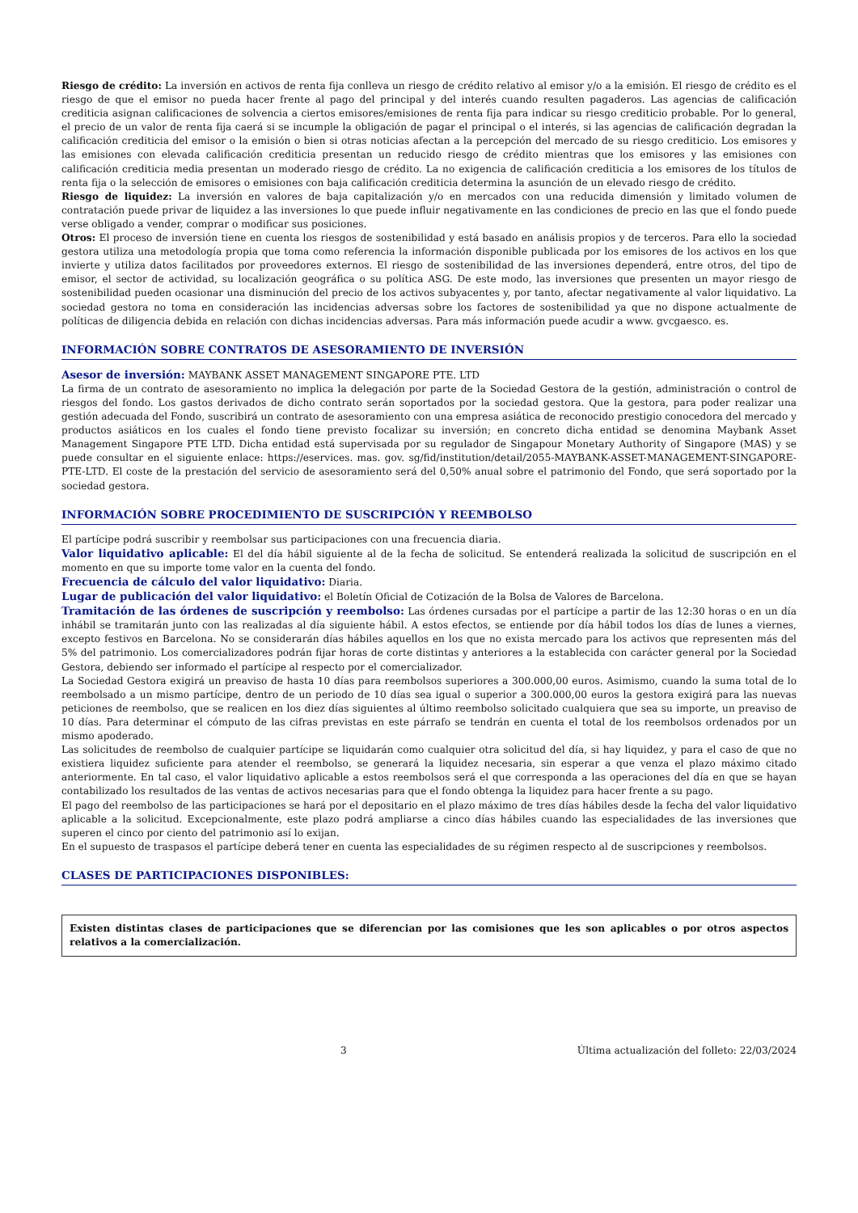Riesgo de crédito: La inversión en activos de renta fija conlleva un riesgo de crédito relativo al emisor y/o a la emisión. El riesgo de crédito es el riesgo de que el emisor no pueda hacer frente al pago del principal y del interés cuando resulten pagaderos. Las agencias de calificación crediticia asignan calificaciones de solvencia a ciertos emisores/emisiones de renta fija para indicar su riesgo crediticio probable. Por lo general, el precio de un valor de renta fija caerá si se incumple la obligación de pagar el principal o el interés, si las agencias de calificación degradan la calificación crediticia del emisor o la emisión o bien si otras noticias afectan a la percepción del mercado de su riesgo crediticio. Los emisores y las emisiones con elevada calificación crediticia presentan un reducido riesgo de crédito mientras que los emisores y las emisiones con calificación crediticia media presentan un moderado riesgo de crédito. La no exigencia de calificación crediticia a los emisores de los títulos de renta fija o la selección de emisores o emisiones con baja calificación crediticia determina la asunción de un elevado riesgo de crédito.
Riesgo de liquidez: La inversión en valores de baja capitalización y/o en mercados con una reducida dimensión y limitado volumen de contratación puede privar de liquidez a las inversiones lo que puede influir negativamente en las condiciones de precio en las que el fondo puede verse obligado a vender, comprar o modificar sus posiciones.
Otros: El proceso de inversión tiene en cuenta los riesgos de sostenibilidad y está basado en análisis propios y de terceros. Para ello la sociedad gestora utiliza una metodología propia que toma como referencia la información disponible publicada por los emisores de los activos en los que invierte y utiliza datos facilitados por proveedores externos. El riesgo de sostenibilidad de las inversiones dependerá, entre otros, del tipo de emisor, el sector de actividad, su localización geográfica o su política ASG. De este modo, las inversiones que presenten un mayor riesgo de sostenibilidad pueden ocasionar una disminución del precio de los activos subyacentes y, por tanto, afectar negativamente al valor liquidativo. La sociedad gestora no toma en consideración las incidencias adversas sobre los factores de sostenibilidad ya que no dispone actualmente de políticas de diligencia debida en relación con dichas incidencias adversas. Para más información puede acudir a www. gvcgaesco. es.
INFORMACIÓN SOBRE CONTRATOS DE ASESORAMIENTO DE INVERSIÓN
Asesor de inversión: MAYBANK ASSET MANAGEMENT SINGAPORE PTE. LTD
La firma de un contrato de asesoramiento no implica la delegación por parte de la Sociedad Gestora de la gestión, administración o control de riesgos del fondo. Los gastos derivados de dicho contrato serán soportados por la sociedad gestora. Que la gestora, para poder realizar una gestión adecuada del Fondo, suscribirá un contrato de asesoramiento con una empresa asiática de reconocido prestigio conocedora del mercado y productos asiáticos en los cuales el fondo tiene previsto focalizar su inversión; en concreto dicha entidad se denomina Maybank Asset Management Singapore PTE LTD. Dicha entidad está supervisada por su regulador de Singapour Monetary Authority of Singapore (MAS) y se puede consultar en el siguiente enlace: https://eservices. mas. gov. sg/fid/institution/detail/2055-MAYBANK-ASSET-MANAGEMENT-SINGAPORE-PTE-LTD. El coste de la prestación del servicio de asesoramiento será del 0,50% anual sobre el patrimonio del Fondo, que será soportado por la sociedad gestora.
INFORMACIÓN SOBRE PROCEDIMIENTO DE SUSCRIPCIÓN Y REEMBOLSO
El partícipe podrá suscribir y reembolsar sus participaciones con una frecuencia diaria.
Valor liquidativo aplicable: El del día hábil siguiente al de la fecha de solicitud. Se entenderá realizada la solicitud de suscripción en el momento en que su importe tome valor en la cuenta del fondo.
Frecuencia de cálculo del valor liquidativo: Diaria.
Lugar de publicación del valor liquidativo: el Boletín Oficial de Cotización de la Bolsa de Valores de Barcelona.
Tramitación de las órdenes de suscripción y reembolso: Las órdenes cursadas por el partícipe a partir de las 12:30 horas o en un día inhábil se tramitarán junto con las realizadas al día siguiente hábil. A estos efectos, se entiende por día hábil todos los días de lunes a viernes, excepto festivos en Barcelona. No se considerarán días hábiles aquellos en los que no exista mercado para los activos que representen más del 5% del patrimonio. Los comercializadores podrán fijar horas de corte distintas y anteriores a la establecida con carácter general por la Sociedad Gestora, debiendo ser informado el partícipe al respecto por el comercializador.
La Sociedad Gestora exigirá un preaviso de hasta 10 días para reembolsos superiores a 300.000,00 euros. Asimismo, cuando la suma total de lo reembolsado a un mismo partícipe, dentro de un periodo de 10 días sea igual o superior a 300.000,00 euros la gestora exigirá para las nuevas peticiones de reembolso, que se realicen en los diez días siguientes al último reembolso solicitado cualquiera que sea su importe, un preaviso de 10 días. Para determinar el cómputo de las cifras previstas en este párrafo se tendrán en cuenta el total de los reembolsos ordenados por un mismo apoderado.
Las solicitudes de reembolso de cualquier partícipe se liquidarán como cualquier otra solicitud del día, si hay liquidez, y para el caso de que no existiera liquidez suficiente para atender el reembolso, se generará la liquidez necesaria, sin esperar a que venza el plazo máximo citado anteriormente. En tal caso, el valor liquidativo aplicable a estos reembolsos será el que corresponda a las operaciones del día en que se hayan contabilizado los resultados de las ventas de activos necesarias para que el fondo obtenga la liquidez para hacer frente a su pago.
El pago del reembolso de las participaciones se hará por el depositario en el plazo máximo de tres días hábiles desde la fecha del valor liquidativo aplicable a la solicitud. Excepcionalmente, este plazo podrá ampliarse a cinco días hábiles cuando las especialidades de las inversiones que superen el cinco por ciento del patrimonio así lo exijan.
En el supuesto de traspasos el partícipe deberá tener en cuenta las especialidades de su régimen respecto al de suscripciones y reembolsos.
CLASES DE PARTICIPACIONES DISPONIBLES:
Existen distintas clases de participaciones que se diferencian por las comisiones que les son aplicables o por otros aspectos relativos a la comercialización.
3 Última actualización del folleto: 22/03/2024